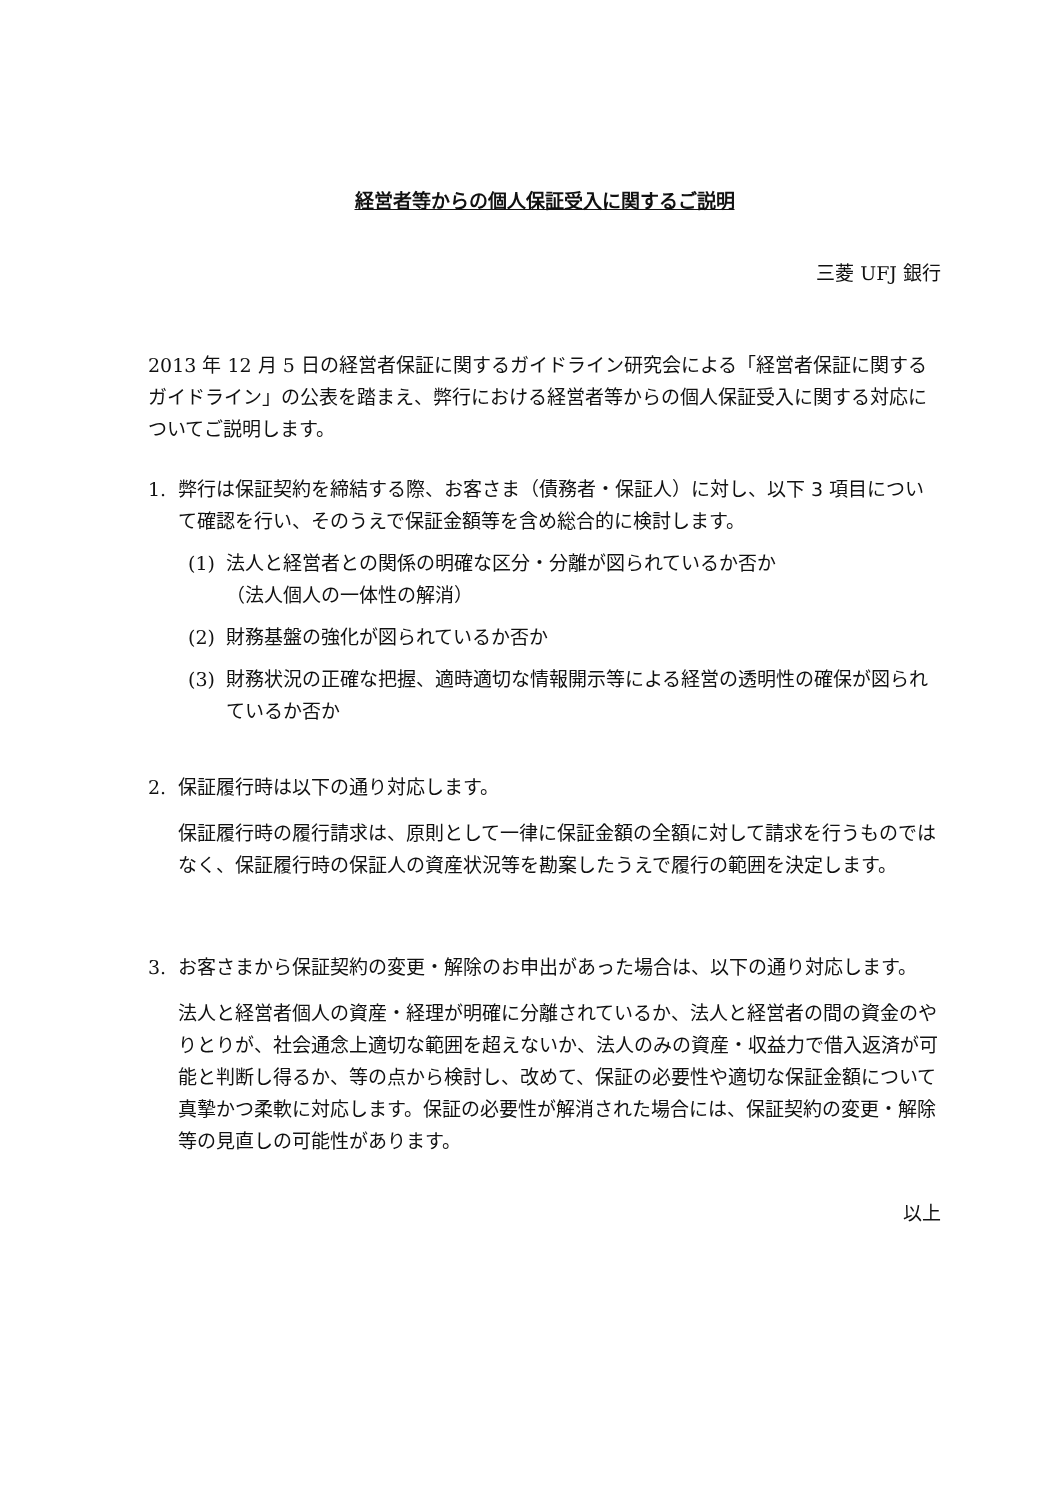経営者等からの個人保証受入に関するご説明
三菱 UFJ 銀行
2013 年 12 月 5 日の経営者保証に関するガイドライン研究会による「経営者保証に関するガイドライン」の公表を踏まえ、弊行における経営者等からの個人保証受入に関する対応についてご説明します。
1. 弊行は保証契約を締結する際、お客さま（債務者・保証人）に対し、以下 3 項目について確認を行い、そのうえで保証金額等を含め総合的に検討します。
(1) 法人と経営者との関係の明確な区分・分離が図られているか否か
（法人個人の一体性の解消）
(2) 財務基盤の強化が図られているか否か
(3) 財務状況の正確な把握、適時適切な情報開示等による経営の透明性の確保が図られているか否か
2. 保証履行時は以下の通り対応します。
保証履行時の履行請求は、原則として一律に保証金額の全額に対して請求を行うものではなく、保証履行時の保証人の資産状況等を勘案したうえで履行の範囲を決定します。
3. お客さまから保証契約の変更・解除のお申出があった場合は、以下の通り対応します。
法人と経営者個人の資産・経理が明確に分離されているか、法人と経営者の間の資金のやりとりが、社会通念上適切な範囲を超えないか、法人のみの資産・収益力で借入返済が可能と判断し得るか、等の点から検討し、改めて、保証の必要性や適切な保証金額について真摯かつ柔軟に対応します。保証の必要性が解消された場合には、保証契約の変更・解除等の見直しの可能性があります。
以上